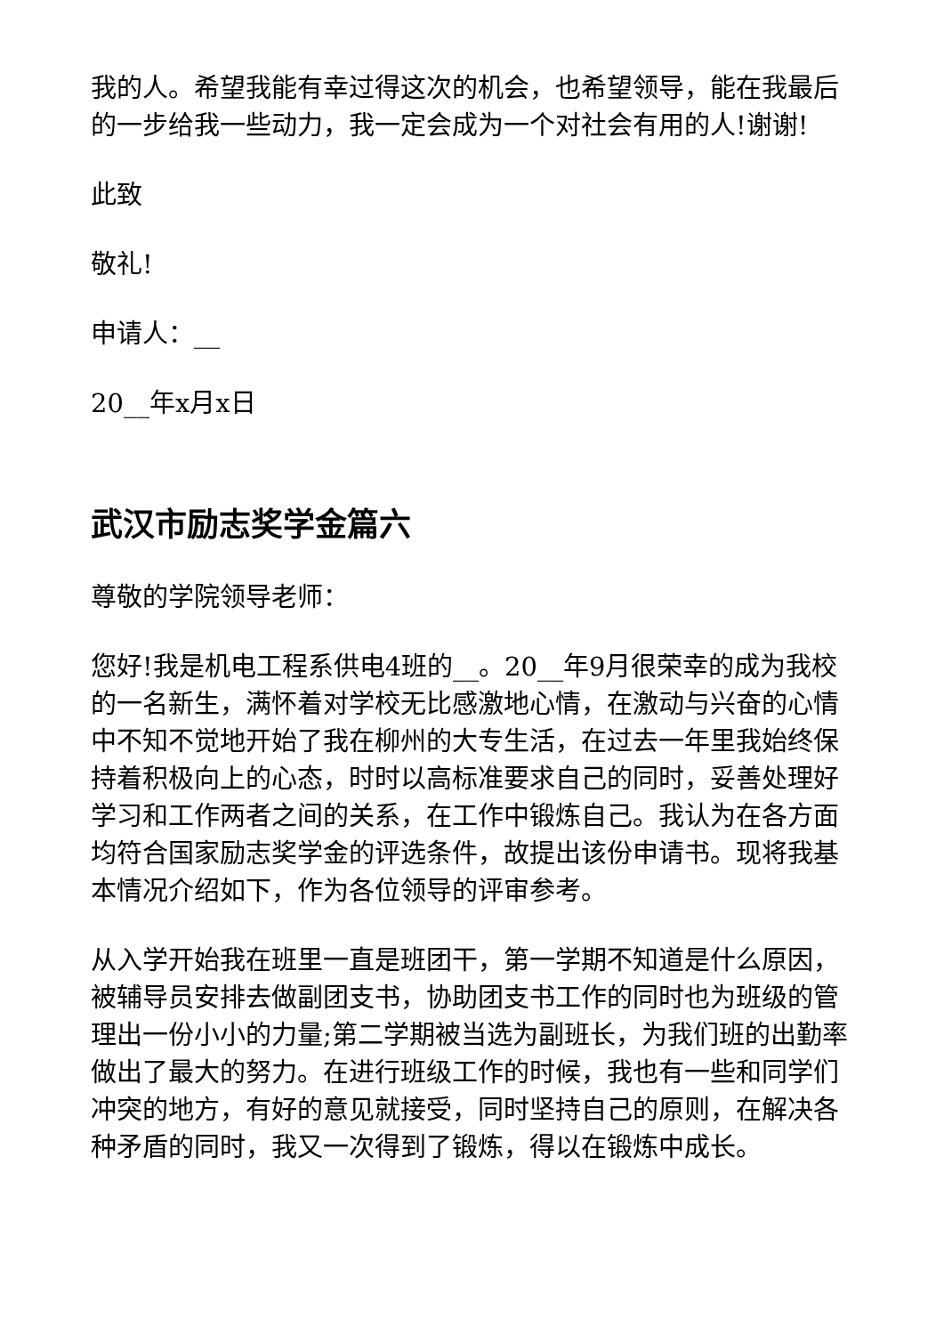我的人。希望我能有幸过得这次的机会，也希望领导，能在我最后的一步给我一些动力，我一定会成为一个对社会有用的人!谢谢!
此致
敬礼!
申请人：__
20__年x月x日
武汉市励志奖学金篇六
尊敬的学院领导老师：
您好!我是机电工程系供电4班的__。20__年9月很荣幸的成为我校的一名新生，满怀着对学校无比感激地心情，在激动与兴奋的心情中不知不觉地开始了我在柳州的大专生活，在过去一年里我始终保持着积极向上的心态，时时以高标准要求自己的同时，妥善处理好学习和工作两者之间的关系，在工作中锻炼自己。我认为在各方面均符合国家励志奖学金的评选条件，故提出该份申请书。现将我基本情况介绍如下，作为各位领导的评审参考。
从入学开始我在班里一直是班团干，第一学期不知道是什么原因，被辅导员安排去做副团支书，协助团支书工作的同时也为班级的管理出一份小小的力量;第二学期被当选为副班长，为我们班的出勤率做出了最大的努力。在进行班级工作的时候，我也有一些和同学们冲突的地方，有好的意见就接受，同时坚持自己的原则，在解决各种矛盾的同时，我又一次得到了锻炼，得以在锻炼中成长。